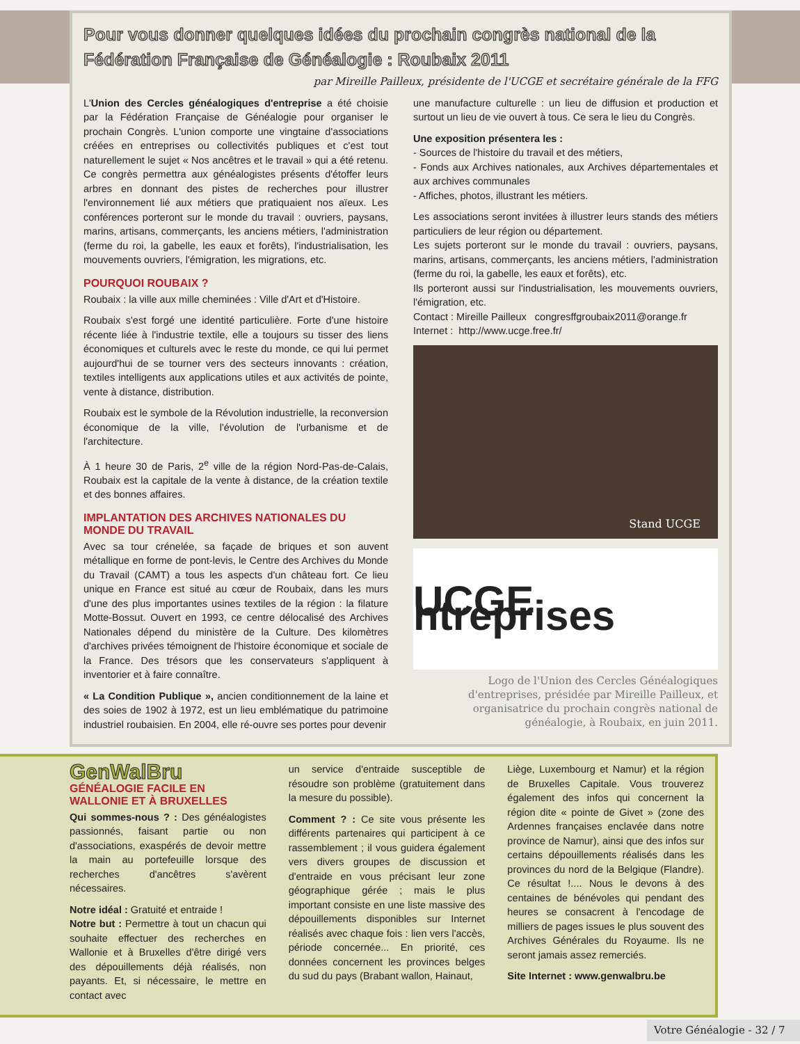Pour vous donner quelques idées du prochain congrès national de la Fédération Française de Généalogie : Roubaix 2011
par Mireille Pailleux, présidente de l'UCGE et secrétaire générale de la FFG
L'Union des Cercles généalogiques d'entreprise a été choisie par la Fédération Française de Généalogie pour organiser le prochain Congrès. L'union comporte une vingtaine d'associations créées en entreprises ou collectivités publiques et c'est tout naturellement le sujet « Nos ancêtres et le travail » qui a été retenu. Ce congrès permettra aux généalogistes présents d'étoffer leurs arbres en donnant des pistes de recherches pour illustrer l'environnement lié aux métiers que pratiquaient nos aïeux. Les conférences porteront sur le monde du travail : ouvriers, paysans, marins, artisans, commerçants, les anciens métiers, l'administration (ferme du roi, la gabelle, les eaux et forêts), l'industrialisation, les mouvements ouvriers, l'émigration, les migrations, etc.
POURQUOI ROUBAIX ?
Roubaix : la ville aux mille cheminées : Ville d'Art et d'Histoire.
Roubaix s'est forgé une identité particulière. Forte d'une histoire récente liée à l'industrie textile, elle a toujours su tisser des liens économiques et culturels avec le reste du monde, ce qui lui permet aujourd'hui de se tourner vers des secteurs innovants : création, textiles intelligents aux applications utiles et aux activités de pointe, vente à distance, distribution.
Roubaix est le symbole de la Révolution industrielle, la reconversion économique de la ville, l'évolution de l'urbanisme et de l'architecture.
À 1 heure 30 de Paris, 2<sup>e</sup> ville de la région Nord-Pas-de-Calais, Roubaix est la capitale de la vente à distance, de la création textile et des bonnes affaires.
IMPLANTATION DES ARCHIVES NATIONALES DU MONDE DU TRAVAIL
Avec sa tour crénelée, sa façade de briques et son auvent métallique en forme de pont-levis, le Centre des Archives du Monde du Travail (CAMT) a tous les aspects d'un château fort. Ce lieu unique en France est situé au cœur de Roubaix, dans les murs d'une des plus importantes usines textiles de la région : la filature Motte-Bossut. Ouvert en 1993, ce centre délocalisé des Archives Nationales dépend du ministère de la Culture. Des kilomètres d'archives privées témoignent de l'histoire économique et sociale de la France. Des trésors que les conservateurs s'appliquent à inventorier et à faire connaître.
« La Condition Publique », ancien conditionnement de la laine et des soies de 1902 à 1972, est un lieu emblématique du patrimoine industriel roubaisien. En 2004, elle ré-ouvre ses portes pour devenir
une manufacture culturelle : un lieu de diffusion et production et surtout un lieu de vie ouvert à tous. Ce sera le lieu du Congrès.
Une exposition présentera les :
- Sources de l'histoire du travail et des métiers,
- Fonds aux Archives nationales, aux Archives départementales et aux archives communales
- Affiches, photos, illustrant les métiers.
Les associations seront invitées à illustrer leurs stands des métiers particuliers de leur région ou département.
Les sujets porteront sur le monde du travail : ouvriers, paysans, marins, artisans, commerçants, les anciens métiers, l'administration (ferme du roi, la gabelle, les eaux et forêts), etc.
Ils porteront aussi sur l'industrialisation, les mouvements ouvriers, l'émigration, etc.
Contact : Mireille Pailleux congresffgroubaix2011@orange.fr
Internet : http://www.ucge.free.fr/
Stand UCGE
UCGE ntreprises
Logo de l'Union des Cercles Généalogiques d'entreprises, présidée par Mireille Pailleux, et organisatrice du prochain congrès national de généalogie, à Roubaix, en juin 2011.
GenWalBru
GÉNÉALOGIE FACILE EN WALLONIE ET À BRUXELLES
Qui sommes-nous ? : Des généalogistes passionnés, faisant partie ou non d'associations, exaspérés de devoir mettre la main au portefeuille lorsque des recherches d'ancêtres s'avèrent nécessaires.
Notre idéal : Gratuité et entraide !
Notre but : Permettre à tout un chacun qui souhaite effectuer des recherches en Wallonie et à Bruxelles d'être dirigé vers des dépouillements déjà réalisés, non payants. Et, si nécessaire, le mettre en contact avec
un service d'entraide susceptible de résoudre son problème (gratuitement dans la mesure du possible).
Comment ? : Ce site vous présente les différents partenaires qui participent à ce rassemblement ; il vous guidera également vers divers groupes de discussion et d'entraide en vous précisant leur zone géographique gérée ; mais le plus important consiste en une liste massive des dépouillements disponibles sur Internet réalisés avec chaque fois : lien vers l'accès, période concernée... En priorité, ces données concernent les provinces belges du sud du pays (Brabant wallon, Hainaut,
Liège, Luxembourg et Namur) et la région de Bruxelles Capitale. Vous trouverez également des infos qui concernent la région dite « pointe de Givet » (zone des Ardennes françaises enclavée dans notre province de Namur), ainsi que des infos sur certains dépouillements réalisés dans les provinces du nord de la Belgique (Flandre). Ce résultat !.... Nous le devons à des centaines de bénévoles qui pendant des heures se consacrent à l'encodage de milliers de pages issues le plus souvent des Archives Générales du Royaume. Ils ne seront jamais assez remerciés.
Site Internet : www.genwalbru.be
Votre Généalogie - 32 / 7